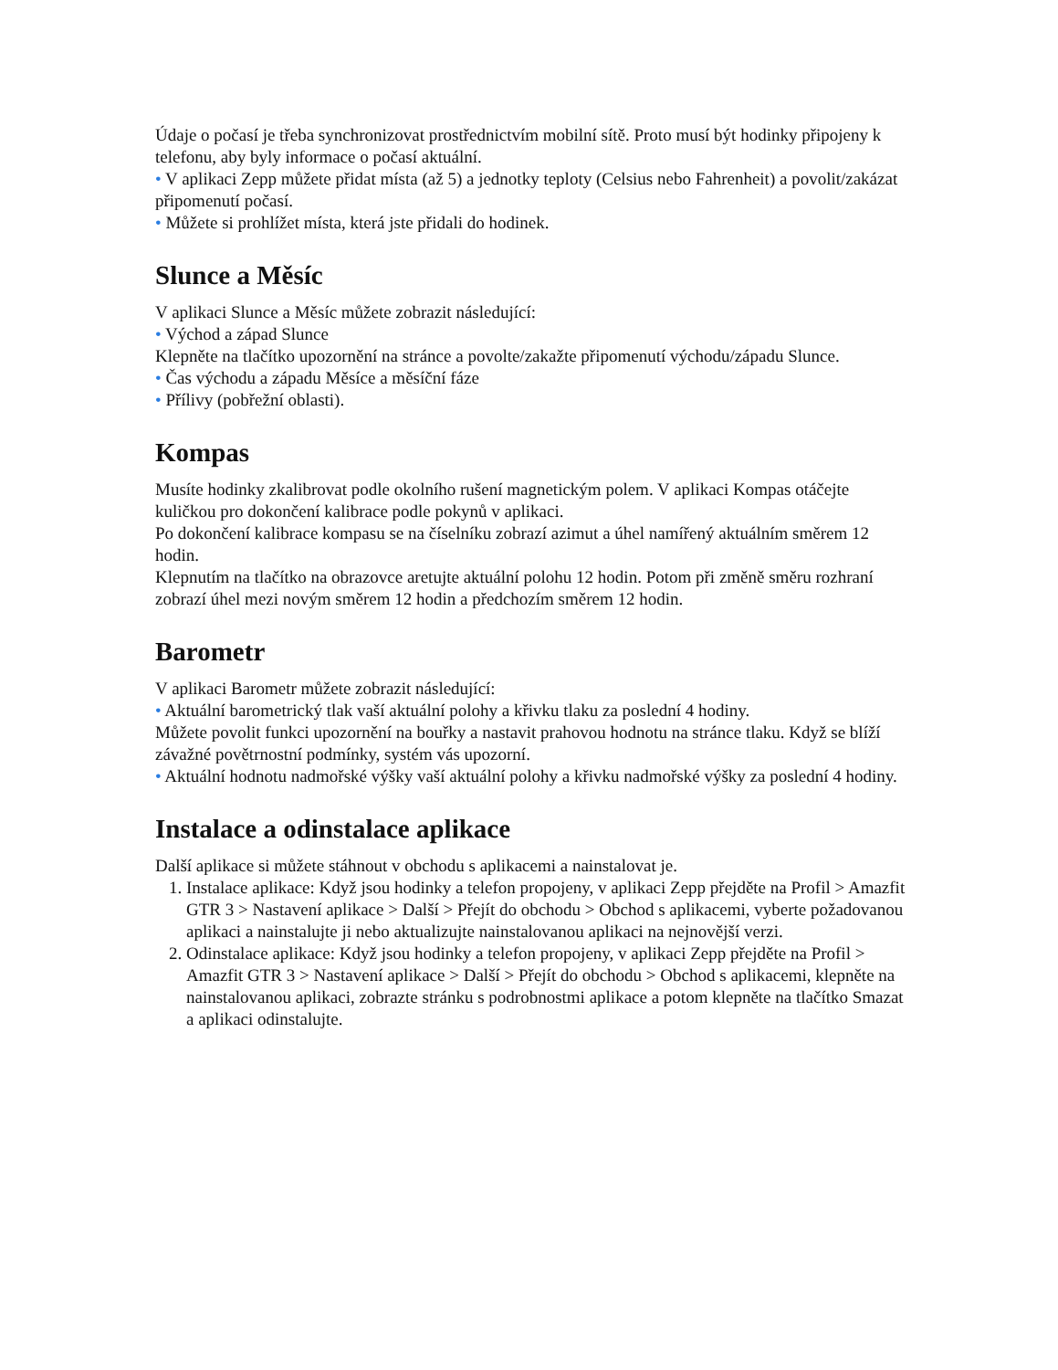Údaje o počasí je třeba synchronizovat prostřednictvím mobilní sítě. Proto musí být hodinky připojeny k telefonu, aby byly informace o počasí aktuální.
• V aplikaci Zepp můžete přidat místa (až 5) a jednotky teploty (Celsius nebo Fahrenheit) a povolit/zakázat připomenutí počasí.
• Můžete si prohlížet místa, která jste přidali do hodinek.
Slunce a Měsíc
V aplikaci Slunce a Měsíc můžete zobrazit následující:
• Východ a západ Slunce
Klepněte na tlačítko upozornění na stránce a povolte/zakažte připomenutí východu/západu Slunce.
• Čas východu a západu Měsíce a měsíční fáze
• Přílivy (pobřežní oblasti).
Kompas
Musíte hodinky zkalibrovat podle okolního rušení magnetickým polem. V aplikaci Kompas otáčejte kuličkou pro dokončení kalibrace podle pokynů v aplikaci.
Po dokončení kalibrace kompasu se na číselníku zobrazí azimut a úhel namířený aktuálním směrem 12 hodin.
Klepnutím na tlačítko na obrazovce aretujte aktuální polohu 12 hodin. Potom při změně směru rozhraní zobrazí úhel mezi novým směrem 12 hodin a předchozím směrem 12 hodin.
Barometr
V aplikaci Barometr můžete zobrazit následující:
• Aktuální barometrický tlak vaší aktuální polohy a křivku tlaku za poslední 4 hodiny.
Můžete povolit funkci upozornění na bouřky a nastavit prahovou hodnotu na stránce tlaku. Když se blíží závažné povětrnostní podmínky, systém vás upozorní.
• Aktuální hodnotu nadmořské výšky vaší aktuální polohy a křivku nadmořské výšky za poslední 4 hodiny.
Instalace a odinstalace aplikace
Další aplikace si můžete stáhnout v obchodu s aplikacemi a nainstalovat je.
1. Instalace aplikace: Když jsou hodinky a telefon propojeny, v aplikaci Zepp přejděte na Profil > Amazfit GTR 3 > Nastavení aplikace > Další > Přejít do obchodu > Obchod s aplikacemi, vyberte požadovanou aplikaci a nainstalujte ji nebo aktualizujte nainstalovanou aplikaci na nejnovější verzi.
2. Odinstalace aplikace: Když jsou hodinky a telefon propojeny, v aplikaci Zepp přejděte na Profil > Amazfit GTR 3 > Nastavení aplikace > Další > Přejít do obchodu > Obchod s aplikacemi, klepněte na nainstalovanou aplikaci, zobrazte stránku s podrobnostmi aplikace a potom klepněte na tlačítko Smazat a aplikaci odinstalujte.